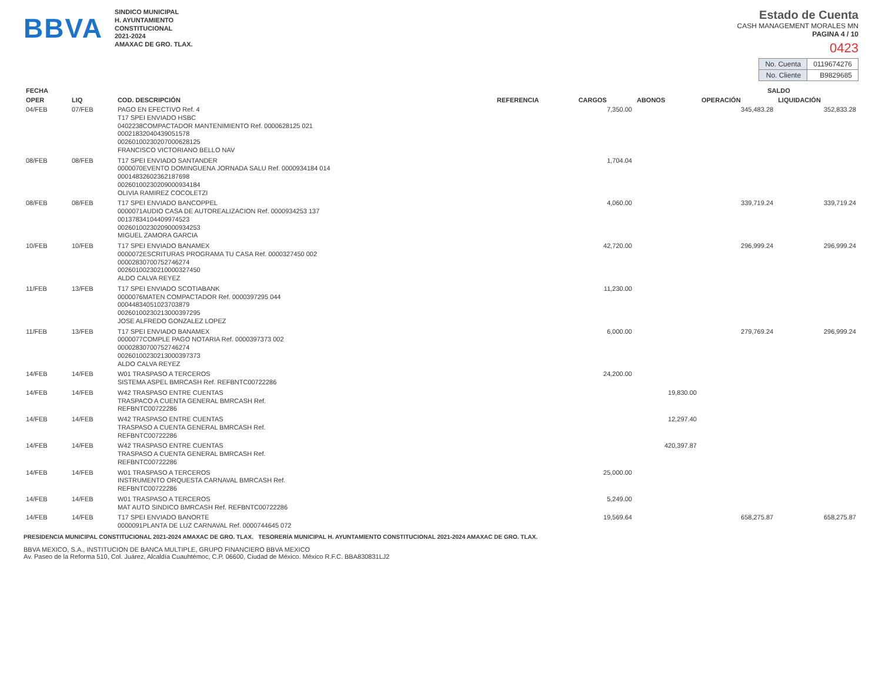BBVA
SINDICO MUNICIPAL
H. AYUNTAMIENTO
CONSTITUCIONAL
2021-2024
AMAXAC DE GRO. TLAX.
Estado de Cuenta
CASH MANAGEMENT MORALES MN
PAGINA 4 / 10
0423
| No. Cuenta | 0119674276 |
| No. Cliente | B9829685 |
| FECHA | | | | | | SALDO | |
| --- | --- | --- | --- | --- | --- | --- | --- |
| OPER | LIQ | COD. DESCRIPCIÓN | REFERENCIA | CARGOS | ABONOS | OPERACIÓN | LIQUIDACIÓN |
| 04/FEB | 07/FEB | PAGO EN EFECTIVO Ref. 4 T17 SPEI ENVIADO HSBC 0402238COMPACTADOR MANTENIMIENTO Ref. 0000628125 021 00021832040439051578 00260100230207000628125 FRANCISCO VICTORIANO BELLO NAV | | 7,350.00 | | 345,483.28 | 352,833.28 |
| 08/FEB | 08/FEB | T17 SPEI ENVIADO SANTANDER 0000070EVENTO DOMINGUENA JORNADA SALU Ref. 0000934184 014 00014832602362187698 00260100230209000934184 OLIVIA RAMIREZ COCOLETZI | | 1,704.04 | | | |
| 08/FEB | 08/FEB | T17 SPEI ENVIADO BANCOPPEL 0000071AUDIO CASA DE AUTOREALIZACION Ref. 0000934253 137 00137834104409974523 00260100230209000934253 MIGUEL ZAMORA GARCIA | | 4,060.00 | | 339,719.24 | 339,719.24 |
| 10/FEB | 10/FEB | T17 SPEI ENVIADO BANAMEX 0000072ESCRITURAS PROGRAMA TU CASA Ref. 0000327450 002 00002830700752746274 00260100230210000327450 ALDO CALVA REYEZ | | 42,720.00 | | 296,999.24 | 296,999.24 |
| 11/FEB | 13/FEB | T17 SPEI ENVIADO SCOTIABANK 0000076MATEN COMPACTADOR Ref. 0000397295 044 00044834051023703879 00260100230213000397295 JOSE ALFREDO GONZALEZ LOPEZ | | 11,230.00 | | | |
| 11/FEB | 13/FEB | T17 SPEI ENVIADO BANAMEX 0000077COMPLE PAGO NOTARIA Ref. 0000397373 002 00002830700752746274 00260100230213000397373 ALDO CALVA REYEZ | | 6,000.00 | | 279,769.24 | 296,999.24 |
| 14/FEB | 14/FEB | W01 TRASPASO A TERCEROS SISTEMA ASPEL BMRCASH Ref. REFBNTC00722286 | | 24,200.00 | | | |
| 14/FEB | 14/FEB | W42 TRASPASO ENTRE CUENTAS TRASPACO A CUENTA GENERAL BMRCASH Ref. REFBNTC00722286 | | | 19,830.00 | | |
| 14/FEB | 14/FEB | W42 TRASPASO ENTRE CUENTAS TRASPASO A CUENTA GENERAL BMRCASH Ref. REFBNTC00722286 | | | 12,297.40 | | |
| 14/FEB | 14/FEB | W42 TRASPASO ENTRE CUENTAS TRASPASO A CUENTA GENERAL BMRCASH Ref. REFBNTC00722286 | | | 420,397.87 | | |
| 14/FEB | 14/FEB | W01 TRASPASO A TERCEROS INSTRUMENTO ORQUESTA CARNAVAL BMRCASH Ref. REFBNTC00722286 | | 25,000.00 | | | |
| 14/FEB | 14/FEB | W01 TRASPASO A TERCEROS MAT AUTO SINDICO BMRCASH Ref. REFBNTC00722286 | | 5,249.00 | | | |
| 14/FEB | 14/FEB | T17 SPEI ENVIADO BANORTE 0000091PLANTA DE LUZ CARNAVAL Ref. 0000744645 072 | | 19,569.64 | | 658,275.87 | 658,275.87 |
PRESIDENCIA MUNICIPAL CONSTITUCIONAL 2021-2024 AMAXAC DE GRO. TLAX. TESORERÍA MUNICIPAL H. AYUNTAMIENTO CONSTITUCIONAL 2021-2024 AMAXAC DE GRO. TLAX.
BBVA MEXICO, S.A., INSTITUCION DE BANCA MULTIPLE, GRUPO FINANCIERO BBVA MEXICO
Av. Paseo de la Reforma 510, Col. Juárez, Alcaldía Cuauhtémoc, C.P. 06600, Ciudad de México. México R.F.C. BBA830831LJ2